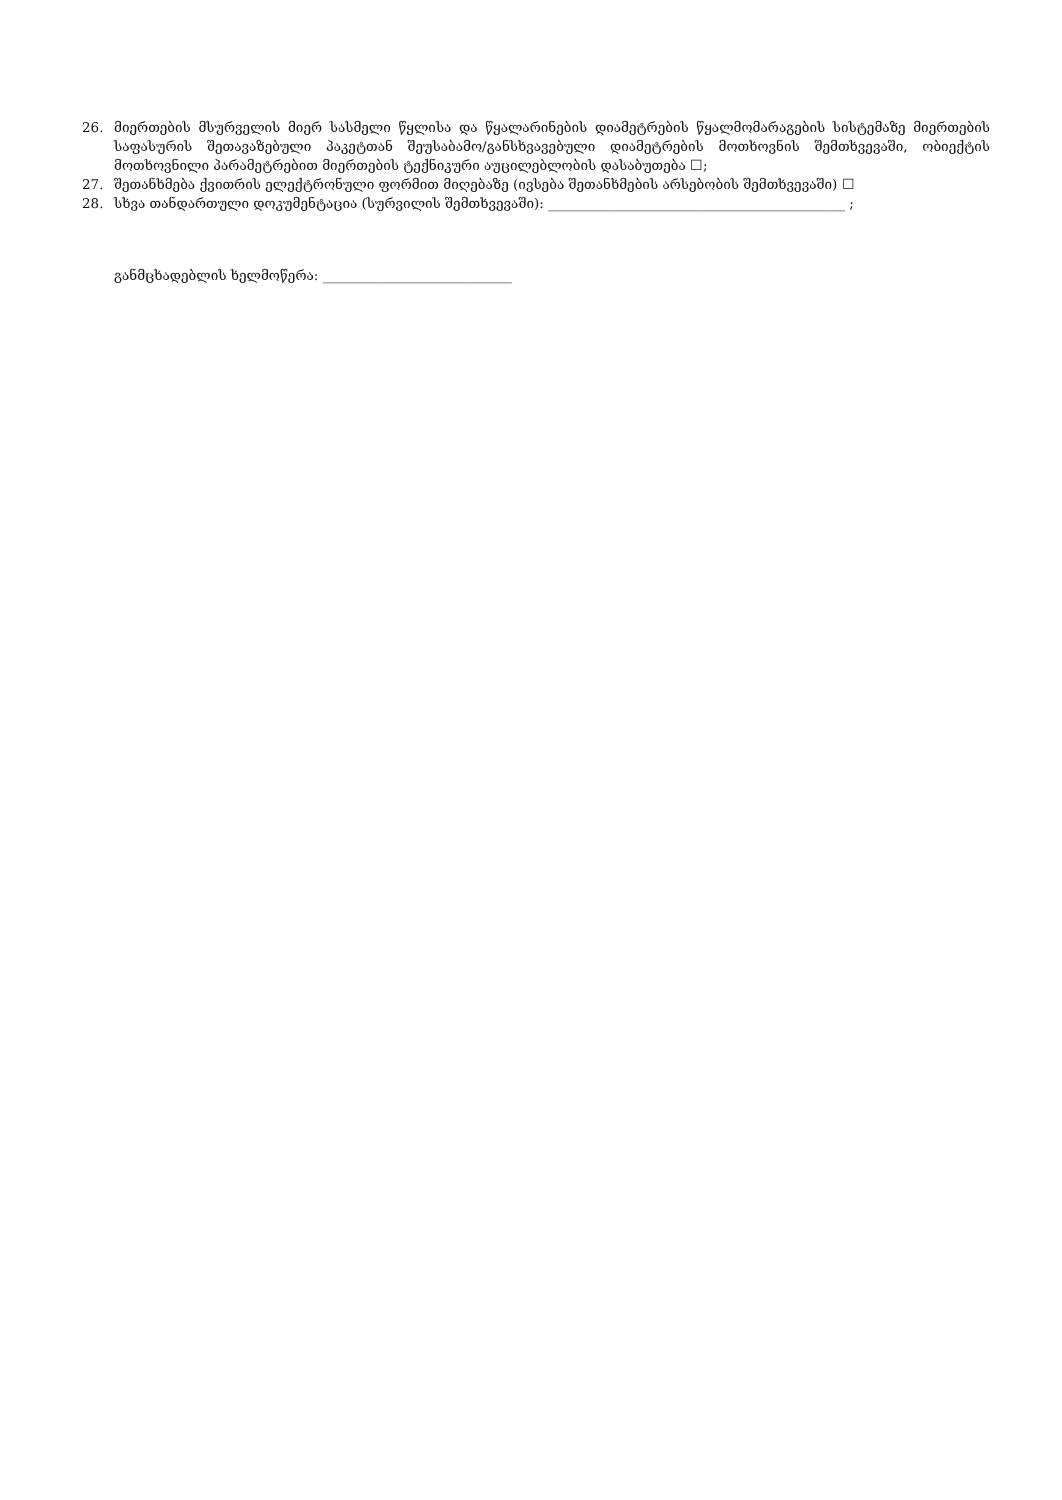26. მიერთების მსურველის მიერ სასმელი წყლისა და წყალარინების დიამეტრების წყალმომარაგების სისტემაზე მიერთების საფასურის შეთავაზებული პაკეტთან შეუსაბამო/განსხვავებული დიამეტრების მოთხოვნის შემთხვევაში, ობიექტის მოთხოვნილი პარამეტრებით მიერთების ტექნიკური აუცილებლობის დასაბუთება ☐;
27. შეთანხმება ქვითრის ელექტრონული ფორმით მიღებაზე (ივსება შეთანხმების არსებობის შემთხვევაში) ☐
28. სხვა თანდართული დოკუმენტაცია (სურვილის შემთხვევაში): ____________________________________________ ;
განმცხადებლის ხელმოწერა: ____________________________